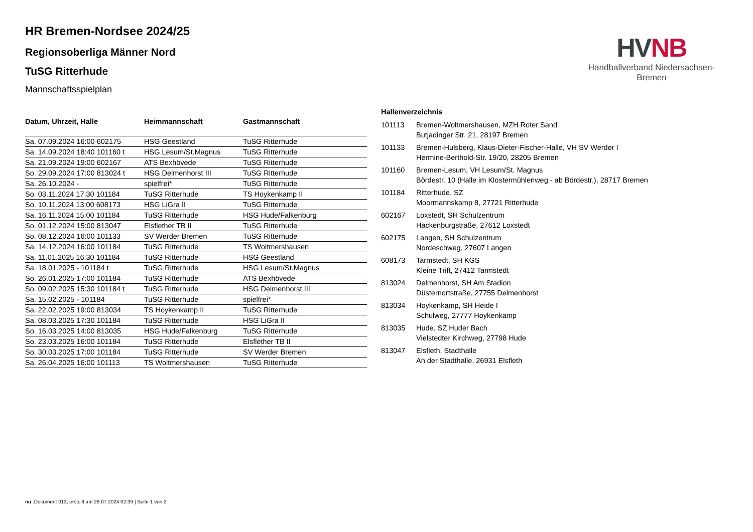HV NB
Handballverband Niedersachsen-Bremen
HR Bremen-Nordsee 2024/25
Regionsoberliga Männer Nord
TuSG Ritterhude
Mannschaftsspielplan
| Datum, Uhrzeit, Halle | Heimmannschaft | Gastmannschaft |
| --- | --- | --- |
| Sa. 07.09.2024 16:00 602175 | HSG Geestland | TuSG Ritterhude |
| Sa. 14.09.2024 18:40 101160 t | HSG Lesum/St.Magnus | TuSG Ritterhude |
| Sa. 21.09.2024 19:00 602167 | ATS Bexhövede | TuSG Ritterhude |
| So. 29.09.2024 17:00 813024 t | HSG Delmenhorst III | TuSG Ritterhude |
| Sa. 26.10.2024 - | spielfrei* | TuSG Ritterhude |
| So. 03.11.2024 17:30 101184 | TuSG Ritterhude | TS Hoykenkamp II |
| So. 10.11.2024 13:00 608173 | HSG LiGra II | TuSG Ritterhude |
| Sa. 16.11.2024 15:00 101184 | TuSG Ritterhude | HSG Hude/Falkenburg |
| So. 01.12.2024 15:00 813047 | Elsflether TB II | TuSG Ritterhude |
| So. 08.12.2024 16:00 101133 | SV Werder Bremen | TuSG Ritterhude |
| Sa. 14.12.2024 16:00 101184 | TuSG Ritterhude | TS Woltmershausen |
| Sa. 11.01.2025 16:30 101184 | TuSG Ritterhude | HSG Geestland |
| Sa. 18.01.2025 - 101184 t | TuSG Ritterhude | HSG Lesum/St.Magnus |
| So. 26.01.2025 17:00 101184 | TuSG Ritterhude | ATS Bexhövede |
| So. 09.02.2025 15:30 101184 t | TuSG Ritterhude | HSG Delmenhorst III |
| Sa. 15.02.2025 - 101184 | TuSG Ritterhude | spielfrei* |
| Sa. 22.02.2025 19:00 813034 | TS Hoykenkamp II | TuSG Ritterhude |
| Sa. 08.03.2025 17:30 101184 | TuSG Ritterhude | HSG LiGra II |
| So. 16.03.2025 14:00 813035 | HSG Hude/Falkenburg | TuSG Ritterhude |
| So. 23.03.2025 16:00 101184 | TuSG Ritterhude | Elsflether TB II |
| So. 30.03.2025 17:00 101184 | TuSG Ritterhude | SV Werder Bremen |
| Sa. 26.04.2025 16:00 101113 | TS Woltmershausen | TuSG Ritterhude |
Hallenverzeichnis
| 101113 | Bremen-Woltmershausen, MZH Roter Sand Butjadinger Str. 21, 28197 Bremen |
| 101133 | Bremen-Hulsberg, Klaus-Dieter-Fischer-Halle, VH SV Werder I Hermine-Berthold-Str. 19/20, 28205 Bremen |
| 101160 | Bremen-Lesum, VH Lesum/St. Magnus Bördestr. 10 (Halle im Klostermühlenweg - ab Bördestr.), 28717 Bremen |
| 101184 | Ritterhude, SZ Moormannskamp 8, 27721 Ritterhude |
| 602167 | Loxstedt, SH Schulzentrum Hackenburgstraße, 27612 Loxstedt |
| 602175 | Langen, SH Schulzentrum Nordeschweg, 27607 Langen |
| 608173 | Tarmstedt, SH KGS Kleine Trift, 27412 Tarmstedt |
| 813024 | Delmenhorst, SH Am Stadion Düsternortstraße, 27755 Delmenhorst |
| 813034 | Hoykenkamp, SH Heide I Schulweg, 27777 Hoykenkamp |
| 813035 | Hude, SZ Huder Bach Vielstedter Kirchweg, 27798 Hude |
| 813047 | Elsfleth, Stadthalle An der Stadthalle, 26931 Elsfleth |
nu .Dokument 013, erstellt am 28.07.2024 02:39 | Seite 1 von 2